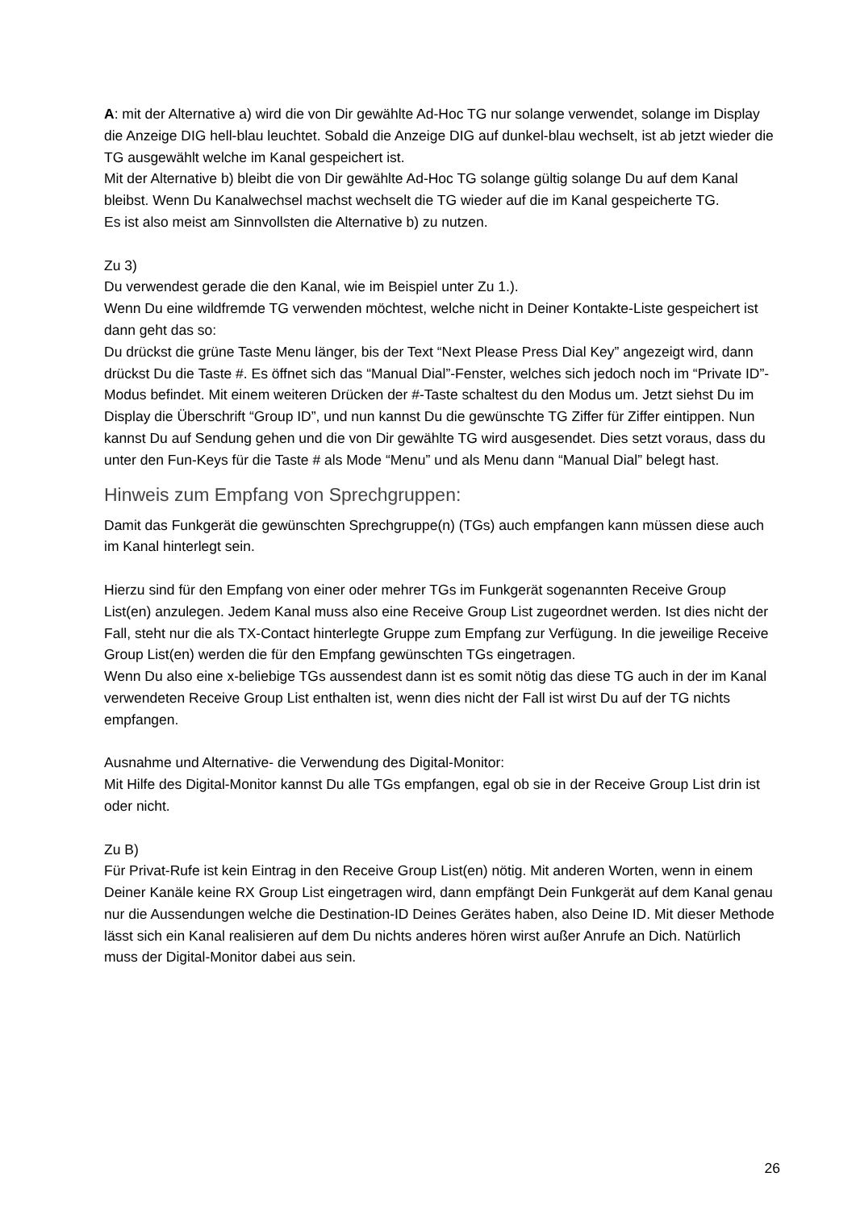A: mit der Alternative a) wird die von Dir gewählte Ad-Hoc TG nur solange verwendet, solange im Display die Anzeige DIG hell-blau leuchtet. Sobald die Anzeige DIG auf dunkel-blau wechselt, ist ab jetzt wieder die TG ausgewählt welche im Kanal gespeichert ist.
Mit der Alternative b) bleibt die von Dir gewählte Ad-Hoc TG solange gültig solange Du auf dem Kanal bleibst. Wenn Du Kanalwechsel machst wechselt die TG wieder auf die im Kanal gespeicherte TG.
Es ist also meist am Sinnvollsten die Alternative b) zu nutzen.
Zu 3)
Du verwendest gerade die den Kanal, wie im Beispiel unter Zu 1.).
Wenn Du eine wildfremde TG verwenden möchtest, welche nicht in Deiner Kontakte-Liste gespeichert ist dann geht das so:
Du drückst die grüne Taste Menu länger, bis der Text “Next Please Press Dial Key” angezeigt wird, dann drückst Du die Taste #. Es öffnet sich das “Manual Dial”-Fenster, welches sich jedoch noch im “Private ID”-Modus befindet. Mit einem weiteren Drücken der #-Taste schaltest du den Modus um. Jetzt siehst Du im Display die Überschrift “Group ID”, und nun kannst Du die gewünschte TG Ziffer für Ziffer eintippen. Nun kannst Du auf Sendung gehen und die von Dir gewählte TG wird ausgesendet. Dies setzt voraus, dass du unter den Fun-Keys für die Taste # als Mode “Menu” und als Menu dann “Manual Dial” belegt hast.
Hinweis zum Empfang von Sprechgruppen:
Damit das Funkgerät die gewünschten Sprechgruppe(n) (TGs) auch empfangen kann müssen diese auch im Kanal hinterlegt sein.
Hierzu sind für den Empfang von einer oder mehrer TGs im Funkgerät sogenannten Receive Group List(en) anzulegen. Jedem Kanal muss also eine Receive Group List zugeordnet werden. Ist dies nicht der Fall, steht nur die als TX-Contact hinterlegte Gruppe zum Empfang zur Verfügung. In die jeweilige Receive Group List(en) werden die für den Empfang gewünschten TGs eingetragen.
Wenn Du also eine x-beliebige TGs aussendest dann ist es somit nötig das diese TG auch in der im Kanal verwendeten Receive Group List enthalten ist, wenn dies nicht der Fall ist wirst Du auf der TG nichts empfangen.
Ausnahme und Alternative- die Verwendung des Digital-Monitor:
Mit Hilfe des Digital-Monitor kannst Du alle TGs empfangen, egal ob sie in der Receive Group List drin ist oder nicht.
Zu B)
Für Privat-Rufe ist kein Eintrag in den Receive Group List(en) nötig. Mit anderen Worten, wenn in einem Deiner Kanäle keine RX Group List eingetragen wird, dann empfängt Dein Funkgerät auf dem Kanal genau nur die Aussendungen welche die Destination-ID Deines Gerätes haben, also Deine ID. Mit dieser Methode lässt sich ein Kanal realisieren auf dem Du nichts anderes hören wirst außer Anrufe an Dich. Natürlich muss der Digital-Monitor dabei aus sein.
26